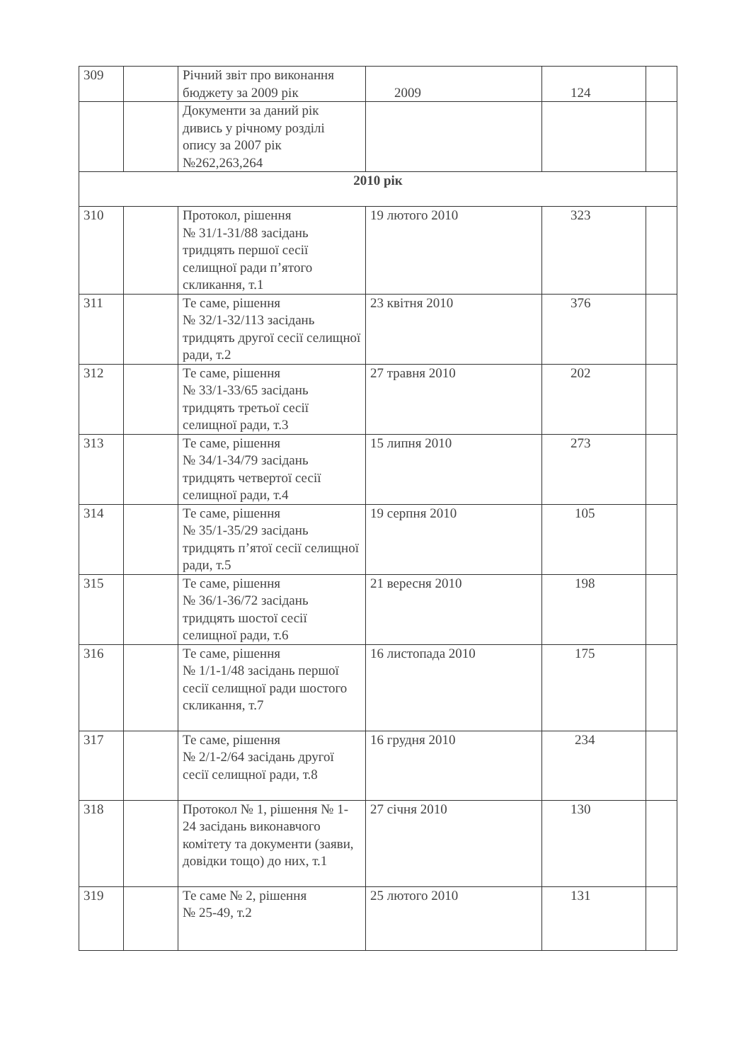| 309 | | Річний звіт про виконання бюджету за 2009 рік | 2009 | 124 | |
| | | Документи за даний рік дивись у річному розділі опису за 2007 рік №262,263,264 | | | |
| 2010 рік | | | | | |
| 310 | | Протокол, рішення № 31/1-31/88 засідань тридцять першої сесії селищної ради п’ятого скликання, т.1 | 19 лютого 2010 | 323 | |
| 311 | | Те саме, рішення № 32/1-32/113 засідань тридцять другої сесії селищної ради, т.2 | 23 квітня 2010 | 376 | |
| 312 | | Те саме, рішення № 33/1-33/65 засідань тридцять третьої сесії селищної ради, т.3 | 27 травня 2010 | 202 | |
| 313 | | Те саме, рішення № 34/1-34/79 засідань тридцять четвертої сесії селищної ради, т.4 | 15 липня 2010 | 273 | |
| 314 | | Те саме, рішення № 35/1-35/29 засідань тридцять п’ятої сесії селищної ради, т.5 | 19 серпня 2010 | 105 | |
| 315 | | Те саме, рішення № 36/1-36/72 засідань тридцять шостої сесії селищної ради, т.6 | 21 вересня 2010 | 198 | |
| 316 | | Те саме, рішення № 1/1-1/48 засідань першої сесії селищної ради шостого скликання, т.7 | 16 листопада 2010 | 175 | |
| 317 | | Те саме, рішення № 2/1-2/64 засідань другої сесії селищної ради, т.8 | 16 грудня 2010 | 234 | |
| 318 | | Протокол № 1, рішення № 1-24 засідань виконавчого комітету та документи (заяви, довідки тощо) до них, т.1 | 27 січня 2010 | 130 | |
| 319 | | Те саме № 2, рішення № 25-49, т.2 | 25 лютого 2010 | 131 | |